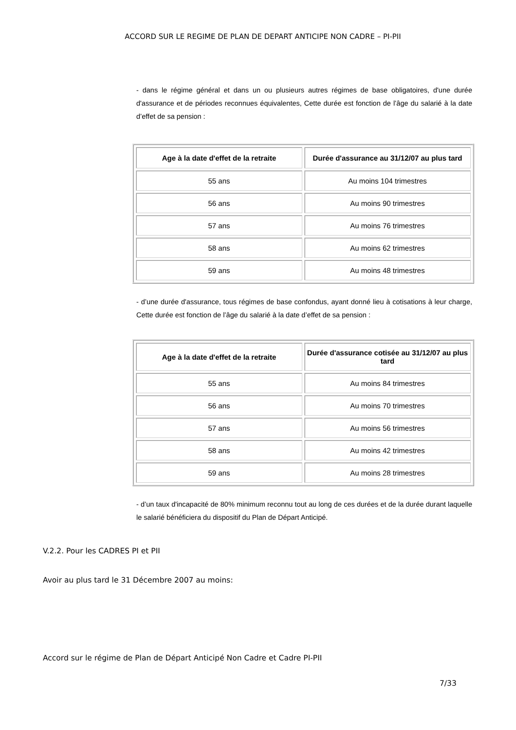ACCORD SUR LE REGIME DE PLAN DE DEPART ANTICIPE NON CADRE – PI-PII
- dans le régime général et dans un ou plusieurs autres régimes de base obligatoires, d'une durée d'assurance et de périodes reconnues équivalentes, Cette durée est fonction de l’âge du salarié à la date d’effet de sa pension :
| Age à la date d'effet de la retraite | Durée d'assurance au 31/12/07 au plus tard |
| --- | --- |
| 55 ans | Au moins 104 trimestres |
| 56 ans | Au moins 90 trimestres |
| 57 ans | Au moins 76 trimestres |
| 58 ans | Au moins 62 trimestres |
| 59 ans | Au moins 48 trimestres |
- d’une durée d'assurance, tous régimes de base confondus, ayant donné lieu à cotisations à leur charge, Cette durée est fonction de l’âge du salarié à la date d’effet de sa pension :
| Age à la date d'effet de la retraite | Durée d'assurance cotisée au 31/12/07 au plus tard |
| --- | --- |
| 55 ans | Au moins 84 trimestres |
| 56 ans | Au moins 70 trimestres |
| 57 ans | Au moins 56 trimestres |
| 58 ans | Au moins 42 trimestres |
| 59 ans | Au moins 28 trimestres |
- d’un taux d'incapacité de 80% minimum reconnu tout au long de ces durées et de la durée durant laquelle le salarié bénéficiera du dispositif du Plan de Départ Anticipé.
V.2.2. Pour les CADRES PI et PII
Avoir au plus tard le 31 Décembre 2007 au moins:
Accord sur le régime de Plan de Départ Anticipé Non Cadre et Cadre PI-PII
7/33